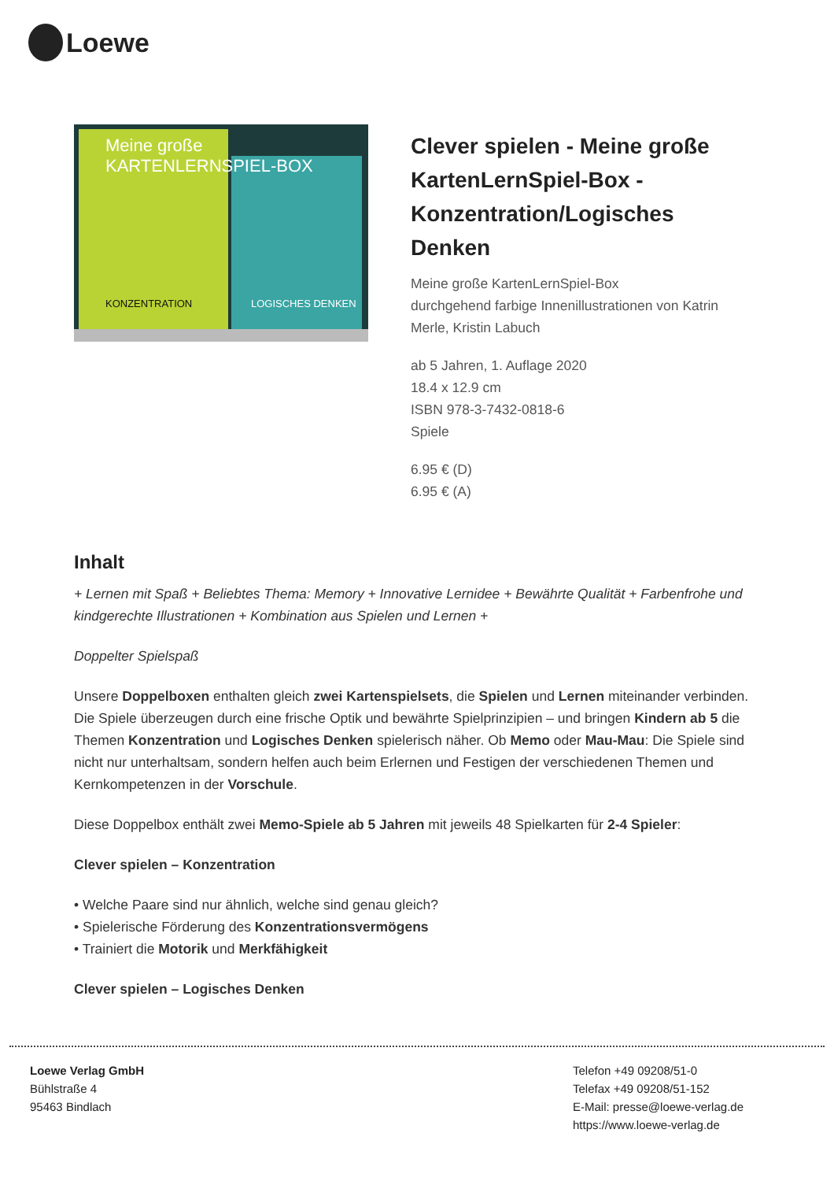Loewe
Meine große
KARTENLERNSPIEL-BOX
KONZENTRATION LOGISCHES DENKEN
Clever spielen - Meine große KartenLernSpiel-Box - Konzentration/Logisches Denken
Meine große KartenLernSpiel-Box
durchgehend farbige Innenillustrationen von Katrin Merle, Kristin Labuch
ab 5 Jahren, 1. Auflage 2020
18.4 x 12.9 cm
ISBN 978-3-7432-0818-6
Spiele
6.95 € (D)
6.95 € (A)
Inhalt
+ Lernen mit Spaß + Beliebtes Thema: Memory + Innovative Lernidee + Bewährte Qualität + Farbenfrohe und kindgerechte Illustrationen + Kombination aus Spielen und Lernen +
Doppelter Spielspaß
Unsere Doppelboxen enthalten gleich zwei Kartenspielsets, die Spielen und Lernen miteinander verbinden. Die Spiele überzeugen durch eine frische Optik und bewährte Spielprinzipien – und bringen Kindern ab 5 die Themen Konzentration und Logisches Denken spielerisch näher. Ob Memo oder Mau-Mau: Die Spiele sind nicht nur unterhaltsam, sondern helfen auch beim Erlernen und Festigen der verschiedenen Themen und Kernkompetenzen in der Vorschule.
Diese Doppelbox enthält zwei Memo-Spiele ab 5 Jahren mit jeweils 48 Spielkarten für 2-4 Spieler:
Clever spielen – Konzentration
• Welche Paare sind nur ähnlich, welche sind genau gleich?
• Spielerische Förderung des Konzentrationsvermögens
• Trainiert die Motorik und Merkfähigkeit
Clever spielen – Logisches Denken
Loewe Verlag GmbH
Bühlstraße 4
95463 Bindlach
Telefon +49 09208/51-0
Telefax +49 09208/51-152
E-Mail: presse@loewe-verlag.de
https://www.loewe-verlag.de